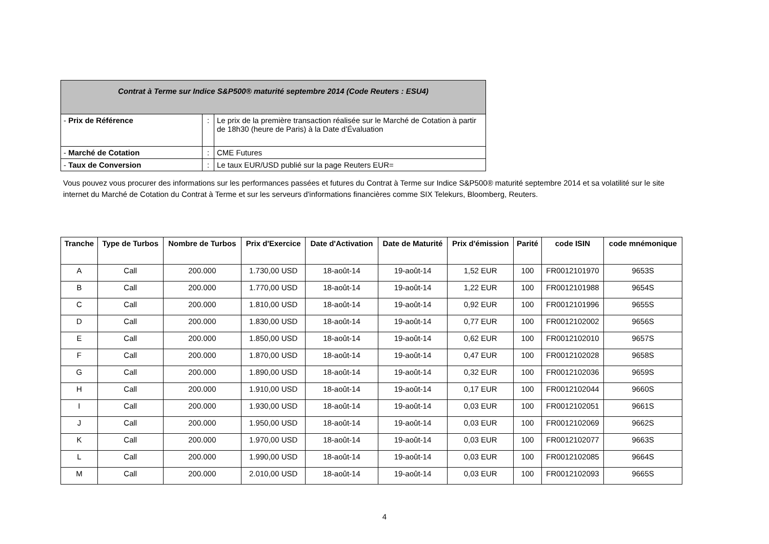| Contrat à Terme sur Indice S&P500® maturité septembre 2014 (Code Reuters : ESU4) | | |
| - Prix de Référence | : | Le prix de la première transaction réalisée sur le Marché de Cotation à partir de 18h30 (heure de Paris) à la Date d’Évaluation |
| - Marché de Cotation | : | CME Futures |
| - Taux de Conversion | : | Le taux EUR/USD publié sur la page Reuters EUR= |
Vous pouvez vous procurer des informations sur les performances passées et futures du Contrat à Terme sur Indice S&P500® maturité septembre 2014 et sa volatilité sur le site internet du Marché de Cotation du Contrat à Terme et sur les serveurs d'informations financières comme SIX Telekurs, Bloomberg, Reuters.
| Tranche | Type de Turbos | Nombre de Turbos | Prix d'Exercice | Date d'Activation | Date de Maturité | Prix d'émission | Parité | code ISIN | code mnémonique |
| --- | --- | --- | --- | --- | --- | --- | --- | --- | --- |
| A | Call | 200.000 | 1.730,00 USD | 18-août-14 | 19-août-14 | 1,52 EUR | 100 | FR0012101970 | 9653S |
| B | Call | 200.000 | 1.770,00 USD | 18-août-14 | 19-août-14 | 1,22 EUR | 100 | FR0012101988 | 9654S |
| C | Call | 200.000 | 1.810,00 USD | 18-août-14 | 19-août-14 | 0,92 EUR | 100 | FR0012101996 | 9655S |
| D | Call | 200.000 | 1.830,00 USD | 18-août-14 | 19-août-14 | 0,77 EUR | 100 | FR0012102002 | 9656S |
| E | Call | 200.000 | 1.850,00 USD | 18-août-14 | 19-août-14 | 0,62 EUR | 100 | FR0012102010 | 9657S |
| F | Call | 200.000 | 1.870,00 USD | 18-août-14 | 19-août-14 | 0,47 EUR | 100 | FR0012102028 | 9658S |
| G | Call | 200.000 | 1.890,00 USD | 18-août-14 | 19-août-14 | 0,32 EUR | 100 | FR0012102036 | 9659S |
| H | Call | 200.000 | 1.910,00 USD | 18-août-14 | 19-août-14 | 0,17 EUR | 100 | FR0012102044 | 9660S |
| I | Call | 200.000 | 1.930,00 USD | 18-août-14 | 19-août-14 | 0,03 EUR | 100 | FR0012102051 | 9661S |
| J | Call | 200.000 | 1.950,00 USD | 18-août-14 | 19-août-14 | 0,03 EUR | 100 | FR0012102069 | 9662S |
| K | Call | 200.000 | 1.970,00 USD | 18-août-14 | 19-août-14 | 0,03 EUR | 100 | FR0012102077 | 9663S |
| L | Call | 200.000 | 1.990,00 USD | 18-août-14 | 19-août-14 | 0,03 EUR | 100 | FR0012102085 | 9664S |
| M | Call | 200.000 | 2.010,00 USD | 18-août-14 | 19-août-14 | 0,03 EUR | 100 | FR0012102093 | 9665S |
4